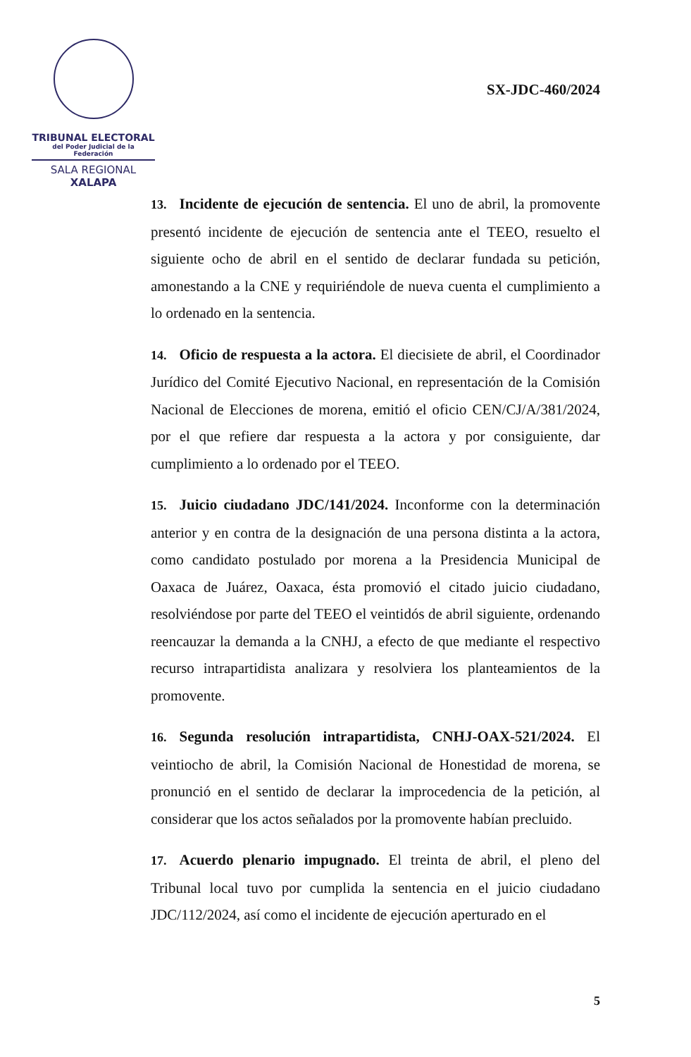TRIBUNAL ELECTORAL
del Poder Judicial de la Federación
SALA REGIONAL
XALAPA
SX-JDC-460/2024
13. Incidente de ejecución de sentencia. El uno de abril, la promovente presentó incidente de ejecución de sentencia ante el TEEO, resuelto el siguiente ocho de abril en el sentido de declarar fundada su petición, amonestando a la CNE y requiriéndole de nueva cuenta el cumplimiento a lo ordenado en la sentencia.
14. Oficio de respuesta a la actora. El diecisiete de abril, el Coordinador Jurídico del Comité Ejecutivo Nacional, en representación de la Comisión Nacional de Elecciones de morena, emitió el oficio CEN/CJ/A/381/2024, por el que refiere dar respuesta a la actora y por consiguiente, dar cumplimiento a lo ordenado por el TEEO.
15. Juicio ciudadano JDC/141/2024. Inconforme con la determinación anterior y en contra de la designación de una persona distinta a la actora, como candidato postulado por morena a la Presidencia Municipal de Oaxaca de Juárez, Oaxaca, ésta promovió el citado juicio ciudadano, resolviéndose por parte del TEEO el veintidós de abril siguiente, ordenando reencauzar la demanda a la CNHJ, a efecto de que mediante el respectivo recurso intrapartidista analizara y resolviera los planteamientos de la promovente.
16. Segunda resolución intrapartidista, CNHJ-OAX-521/2024. El veintiocho de abril, la Comisión Nacional de Honestidad de morena, se pronunció en el sentido de declarar la improcedencia de la petición, al considerar que los actos señalados por la promovente habían precluido.
17. Acuerdo plenario impugnado. El treinta de abril, el pleno del Tribunal local tuvo por cumplida la sentencia en el juicio ciudadano JDC/112/2024, así como el incidente de ejecución aperturado en el
5